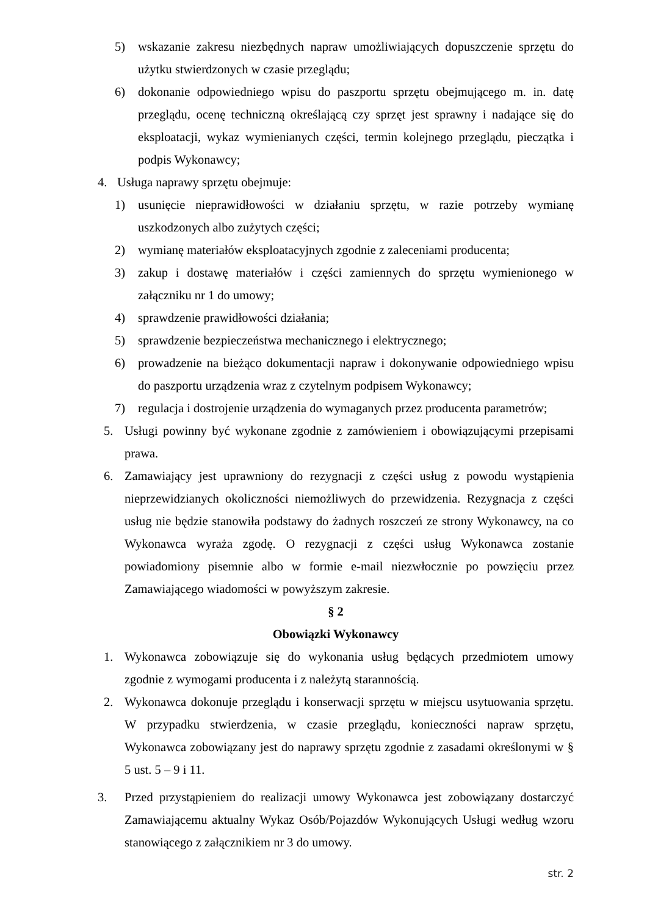5) wskazanie zakresu niezbędnych napraw umożliwiających dopuszczenie sprzętu do użytku stwierdzonych w czasie przeglądu;
6) dokonanie odpowiedniego wpisu do paszportu sprzętu obejmującego m. in. datę przeglądu, ocenę techniczną określającą czy sprzęt jest sprawny i nadające się do eksploatacji, wykaz wymienianych części, termin kolejnego przeglądu, pieczątka i podpis Wykonawcy;
4. Usługa naprawy sprzętu obejmuje:
1) usunięcie nieprawidłowości w działaniu sprzętu, w razie potrzeby wymianę uszkodzonych albo zużytych części;
2) wymianę materiałów eksploatacyjnych zgodnie z zaleceniami producenta;
3) zakup i dostawę materiałów i części zamiennych do sprzętu wymienionego w załączniku nr 1 do umowy;
4) sprawdzenie prawidłowości działania;
5) sprawdzenie bezpieczeństwa mechanicznego i elektrycznego;
6) prowadzenie na bieżąco dokumentacji napraw i dokonywanie odpowiedniego wpisu do paszportu urządzenia wraz z czytelnym podpisem Wykonawcy;
7) regulacja i dostrojenie urządzenia do wymaganych przez producenta parametrów;
5. Usługi powinny być wykonane zgodnie z zamówieniem i obowiązującymi przepisami prawa.
6. Zamawiający jest uprawniony do rezygnacji z części usług z powodu wystąpienia nieprzewidzianych okoliczności niemożliwych do przewidzenia. Rezygnacja z części usług nie będzie stanowiła podstawy do żadnych roszczeń ze strony Wykonawcy, na co Wykonawca wyraża zgodę. O rezygnacji z części usług Wykonawca zostanie powiadomiony pisemnie albo w formie e-mail niezwłocznie po powzięciu przez Zamawiającego wiadomości w powyższym zakresie.
§ 2
Obowiązki Wykonawcy
1. Wykonawca zobowiązuje się do wykonania usług będących przedmiotem umowy zgodnie z wymogami producenta i z należytą starannością.
2. Wykonawca dokonuje przeglądu i konserwacji sprzętu w miejscu usytuowania sprzętu. W przypadku stwierdzenia, w czasie przeglądu, konieczności napraw sprzętu, Wykonawca zobowiązany jest do naprawy sprzętu zgodnie z zasadami określonymi w § 5 ust. 5 – 9 i 11.
3. Przed przystąpieniem do realizacji umowy Wykonawca jest zobowiązany dostarczyć Zamawiającemu aktualny Wykaz Osób/Pojazdów Wykonujących Usługi według wzoru stanowiącego z załącznikiem nr 3 do umowy.
str. 2